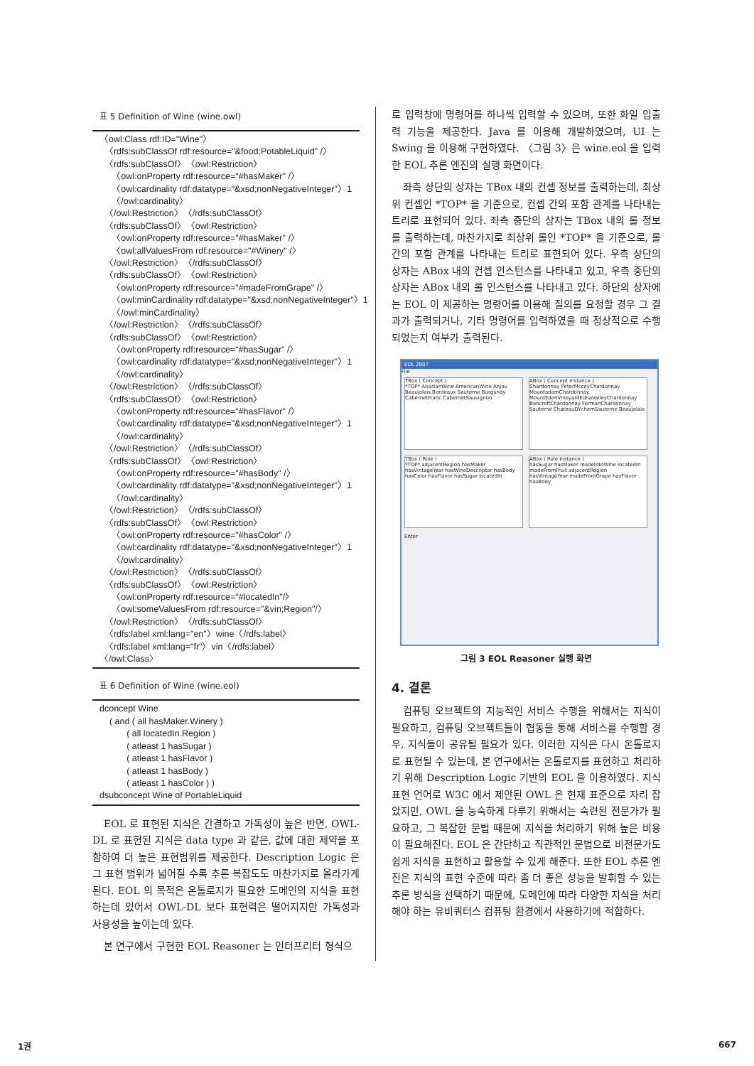표 5 Definition of Wine (wine.owl)
〈owl:Class rdf:ID="Wine"〉 〈rdfs:subClassOf rdf:resource="&food;PotableLiquid" /〉 〈rdfs:subClassOf〉〈owl:Restriction〉 〈owl:onProperty rdf:resource="#hasMaker" /〉 〈owl:cardinality rdf:datatype="&xsd;nonNegativeInteger"〉1 〈/owl:cardinality〉 〈/owl:Restriction〉〈/rdfs:subClassOf〉 〈rdfs:subClassOf〉〈owl:Restriction〉 〈owl:onProperty rdf:resource="#hasMaker" /〉 〈owl:allValuesFrom rdf:resource="#Winery" /〉 〈/owl:Restriction〉〈/rdfs:subClassOf〉 〈rdfs:subClassOf〉〈owl:Restriction〉 〈owl:onProperty rdf:resource="#madeFromGrape" /〉 〈owl:minCardinality rdf:datatype="&xsd;nonNegativeInteger"〉1 〈/owl:minCardinality〉 〈/owl:Restriction〉〈/rdfs:subClassOf〉 〈rdfs:subClassOf〉〈owl:Restriction〉 〈owl:onProperty rdf:resource="#hasSugar" /〉 〈owl:cardinality rdf:datatype="&xsd;nonNegativeInteger"〉1 〈/owl:cardinality〉 〈/owl:Restriction〉〈/rdfs:subClassOf〉 〈rdfs:subClassOf〉〈owl:Restriction〉 〈owl:onProperty rdf:resource="#hasFlavor" /〉 〈owl:cardinality rdf:datatype="&xsd;nonNegativeInteger"〉1 〈/owl:cardinality〉 〈/owl:Restriction〉〈/rdfs:subClassOf〉 〈rdfs:subClassOf〉〈owl:Restriction〉 〈owl:onProperty rdf:resource="#hasBody" /〉 〈owl:cardinality rdf:datatype="&xsd;nonNegativeInteger"〉1 〈/owl:cardinality〉 〈/owl:Restriction〉〈/rdfs:subClassOf〉 〈rdfs:subClassOf〉〈owl:Restriction〉 〈owl:onProperty rdf:resource="#hasColor" /〉 〈owl:cardinality rdf:datatype="&xsd;nonNegativeInteger"〉1 〈/owl:cardinality〉 〈/owl:Restriction〉〈/rdfs:subClassOf〉 〈rdfs:subClassOf〉〈owl:Restriction〉 〈owl:onProperty rdf:resource="#locatedIn"/〉 〈owl:someValuesFrom rdf:resource="&vin;Region"/〉 〈/owl:Restriction〉〈/rdfs:subClassOf〉 〈rdfs:label xml:lang="en"〉wine〈/rdfs:label〉 〈rdfs:label xml:lang="fr"〉vin〈/rdfs:label〉 〈/owl:Class〉
표 6 Definition of Wine (wine.eol)
dconcept Wine ( and ( all hasMaker.Winery ) ( all locatedIn.Region ) ( atleast 1 hasSugar ) ( atleast 1 hasFlavor ) ( atleast 1 hasBody ) ( atleast 1 hasColor ) ) dsubconcept Wine of PortableLiquid
EOL 로 표현된 지식은 간결하고 가독성이 높은 반면, OWL-DL 로 표현된 지식은 data type 과 같은, 값에 대한 제약을 포함하여 더 높은 표현범위를 제공한다. Description Logic 은 그 표현 범위가 넓어질 수록 추론 복잡도도 마찬가지로 올라가게 된다. EOL 의 목적은 온톨로지가 필요한 도메인의 지식을 표현하는데 있어서 OWL-DL 보다 표현력은 떨어지지만 가독성과 사용성을 높이는데 있다.
본 연구에서 구현한 EOL Reasoner 는 인터프리터 형식으
로 입력창에 명령어를 하나씩 입력할 수 있으며, 또한 화일 입출력 기능을 제공한다. Java 를 이용해 개발하였으며, UI 는 Swing 을 이용해 구현하였다. 〈그림 3〉은 wine.eol 을 입력한 EOL 추론 엔진의 실행 화면이다.
좌측 상단의 상자는 TBox 내의 컨셉 정보를 출력하는데, 최상위 컨셉인 *TOP* 을 기준으로, 컨셉 간의 포함 관계를 나타내는 트리로 표현되어 있다. 좌측 중단의 상자는 TBox 내의 롤 정보를 출력하는데, 마찬가지로 최상위 롤인 *TOP* 을 기준으로, 롤 간의 포함 관계를 나타내는 트리로 표현되어 있다. 우측 상단의 상자는 ABox 내의 컨셉 인스턴스를 나타내고 있고, 우측 중단의 상자는 ABox 내의 롤 인스턴스를 나타내고 있다. 하단의 상자에는 EOL 이 제공하는 명령어를 이용해 질의를 요청할 경우 그 결과가 출력되거나, 기타 명령어를 입력하였을 때 정상적으로 수행되었는지 여부가 출력된다.
EOL 2007
File
TBox ( Concept )
*TOP* AlsatianWine AmericanWine Anjou Beaujolais Bordeaux Sauterne Burgundy CabernetFranc CabernetSauvignon
ABox ( Concept Instance )
Chardonnay PeterMccoyChardonnay MountadamChardonnay MountEdenVineyardEdnaValleyChardonnay BancroftChardonnay FormanChardonnay Sauterne ChateauDYchemSauterne Beaujolais
TBox ( Role )
*TOP* adjacentRegion hasMaker hasVintageYear hasWineDescriptor hasBody hasColor hasFlavor hasSugar locatedIn
ABox ( Role Instance )
hasSugar hasMaker madeIntoWine locatedIn madeFromFruit adjacentRegion hasVintageYear madeFromGrape hasFlavor hasBody
Enter
그림 3 EOL Reasoner 실행 화면
4. 결론
컴퓨팅 오브젝트의 지능적인 서비스 수행을 위해서는 지식이 필요하고, 컴퓨팅 오브젝트들이 협동을 통해 서비스를 수행할 경우, 지식들이 공유될 필요가 있다. 이러한 지식은 다시 온톨로지로 표현될 수 있는데, 본 연구에서는 온톨로지를 표현하고 처리하기 위해 Description Logic 기반의 EOL 을 이용하였다. 지식 표현 언어로 W3C 에서 제안된 OWL 은 현재 표준으로 자리 잡았지만, OWL 을 능숙하게 다루기 위해서는 숙련된 전문가가 필요하고, 그 복잡한 문법 때문에 지식을 처리하기 위해 높은 비용이 필요해진다. EOL 은 간단하고 직관적인 문법으로 비전문가도 쉽게 지식을 표현하고 활용할 수 있게 해준다. 또한 EOL 추론 엔진은 지식의 표현 수준에 따라 좀 더 좋은 성능을 발휘할 수 있는 추론 방식을 선택하기 때문에, 도메인에 따라 다양한 지식을 처리해야 하는 유비쿼터스 컴퓨팅 환경에서 사용하기에 적합하다.
1권 667